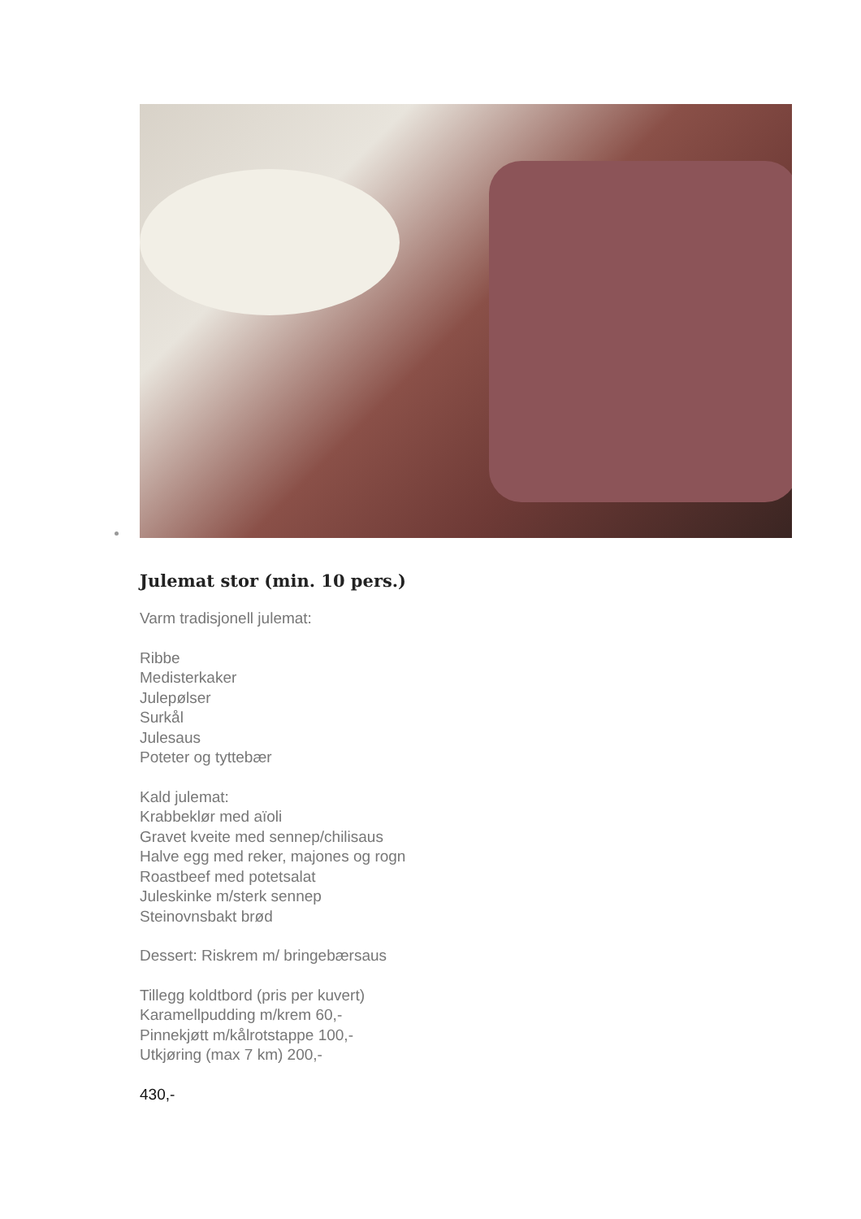Julemat stor (min. 10 pers.)
Varm tradisjonell julemat:
Ribbe
Medisterkaker
Julepølser
Surkål
Julesaus
Poteter og tyttebær
Kald julemat:
Krabbeklør med aïoli
Gravet kveite med sennep/chilisaus
Halve egg med reker, majones og rogn
Roastbeef med potetsalat
Juleskinke m/sterk sennep
Steinovnsbakt brød
Dessert: Riskrem m/ bringebærsaus
Tillegg koldtbord (pris per kuvert)
Karamellpudding m/krem 60,-
Pinnekjøtt m/kålrotstappe 100,-
Utkjøring (max 7 km) 200,-
430,-